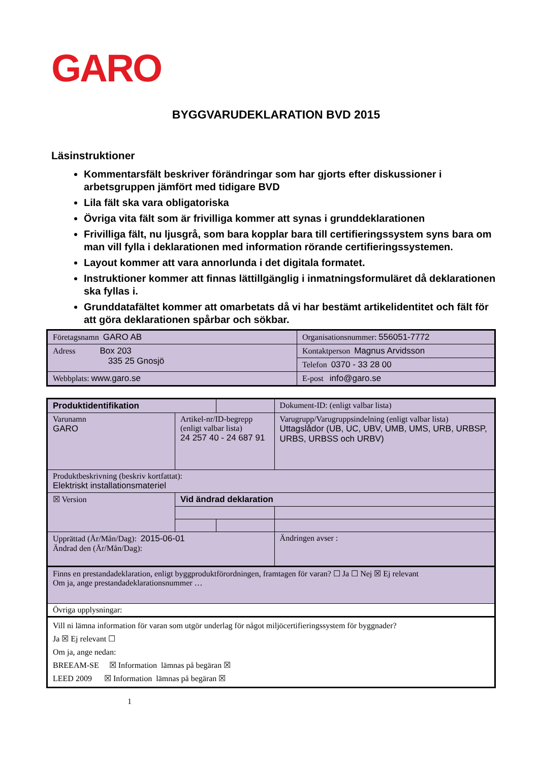GARO
BYGGVARUDEKLARATION BVD 2015
Läsinstruktioner
Kommentarsfält beskriver förändringar som har gjorts efter diskussioner i arbetsgruppen jämfört med tidigare BVD
Lila fält ska vara obligatoriska
Övriga vita fält som är frivilliga kommer att synas i grunddeklarationen
Frivilliga fält, nu ljusgrå, som bara kopplar bara till certifieringssystem syns bara om man vill fylla i deklarationen med information rörande certifieringssystemen.
Layout kommer att vara annorlunda i det digitala formatet.
Instruktioner kommer att finnas lättillgänglig i inmatningsformuläret då deklarationen ska fyllas i.
Grunddatafältet kommer att omarbetats då vi har bestämt artikelidentitet och fält för att göra deklarationen spårbar och sökbar.
| Företagsnamn GARO AB | Organisationsnummer: 556051-7772 |
| Adress Box 203 335 25 Gnosjö | Kontaktperson Magnus Arvidsson |
| | Telefon 0370 - 33 28 00 |
| Webbplats: www.garo.se | E-post info@garo.se |
| Produktidentifikation | | | Dokument-ID: (enligt valbar lista) | |
| Varunamn GARO | Artikel-nr/ID-begrepp (enligt valbar lista) 24 257 40 - 24 687 91 | | Varugrupp/Varugruppsindelning (enligt valbar lista) Uttagslådor (UB, UC, UBV, UMB, UMS, URB, URBSP, URBS, URBSS och URBV) | |
| Produktbeskrivning (beskriv kortfattat): Elektriskt installationsmateriel | | | | |
| ☒ Version | Vid ändrad deklaration | | | |
| Upprättad (År/Mån/Dag): 2015-06-01 Ändrad den (År/Mån/Dag): | | | | Ändringen avser : |
| Finns en prestandadeklaration, enligt byggproduktförordningen, framtagen för varan? ☐ Ja ☐ Nej ☒ Ej relevant Om ja, ange prestandadeklarationsnummer … | | | | |
| Övriga upplysningar: | | | | |
| Vill ni lämna information för varan som utgör underlag för något miljöcertifieringssystem för byggnader? Ja ☒ Ej relevant ☐ Om ja, ange nedan: BREEAM-SE ☒ Information lämnas på begäran ☒ LEED 2009 ☒ Information lämnas på begäran ☒ | | | | |
1